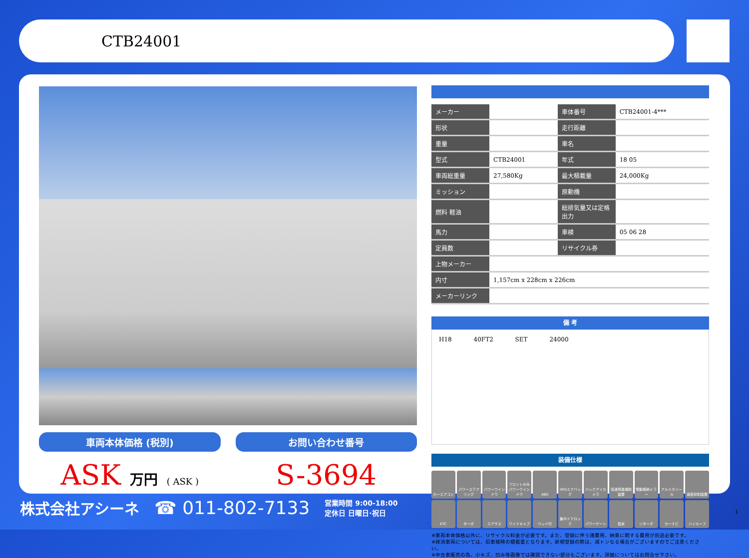CTB24001
車両本体価格 (税別) お問い合わせ番号
ASK 万円 ( ASK )
S-3694
| メーカー | | 車体番号 | CTB24001-4*** |
| 形状 | | 走行距離 | |
| 重量 | | 車名 | |
| 型式 | CTB24001 | 年式 | 18 05 |
| 車両総重量 | 27,580Kg | 最大積載量 | 24,000Kg |
| ミッション | | 原動機 | |
| 燃料 軽油 | | 総排気量又は定格出力 | |
| 馬力 | | 車検 | 05 06 28 |
| 定員数 | | リサイクル券 | |
| 上物メーカー | | | |
| 内寸 | 1,157cm x 228cm x 226cm | | |
| メーカーリンク | | | |
備 考
H18 40FT2 SET 24000
装備仕様
カーエアコン
パワーステアリング
パワーウインドウ
フロントのみパワーウインドウ
ABS
SRSエアバッグ
バックアイカメラ
坂道発進補助装置
電動格納ミラー
アルミホイール
速度抑制装置
ETC
ターボ
エアサス
ワイドキャブ
ベッド付
集中ドアロック
パワーゲート
低床
リターダ
カーナビ
ハイルーフ
※車両本体価格以外に、リサイクル料金が必要です。また、登録に伴う諸費用、納車に関する費用が別途必要です。
※抹消車両については、旧車検時の積載量となります。新規登録の際は、減トンなる場合がございますのでご注意ください。
※中古車販売の為、小キズ、凹み等画像では確認できない部分もございます。詳細についてはお問合せ下さい。
株式会社アシーネ ☎ 011-802-7133 営業時間 9:00-18:00
定休日 日曜日·祝日
1